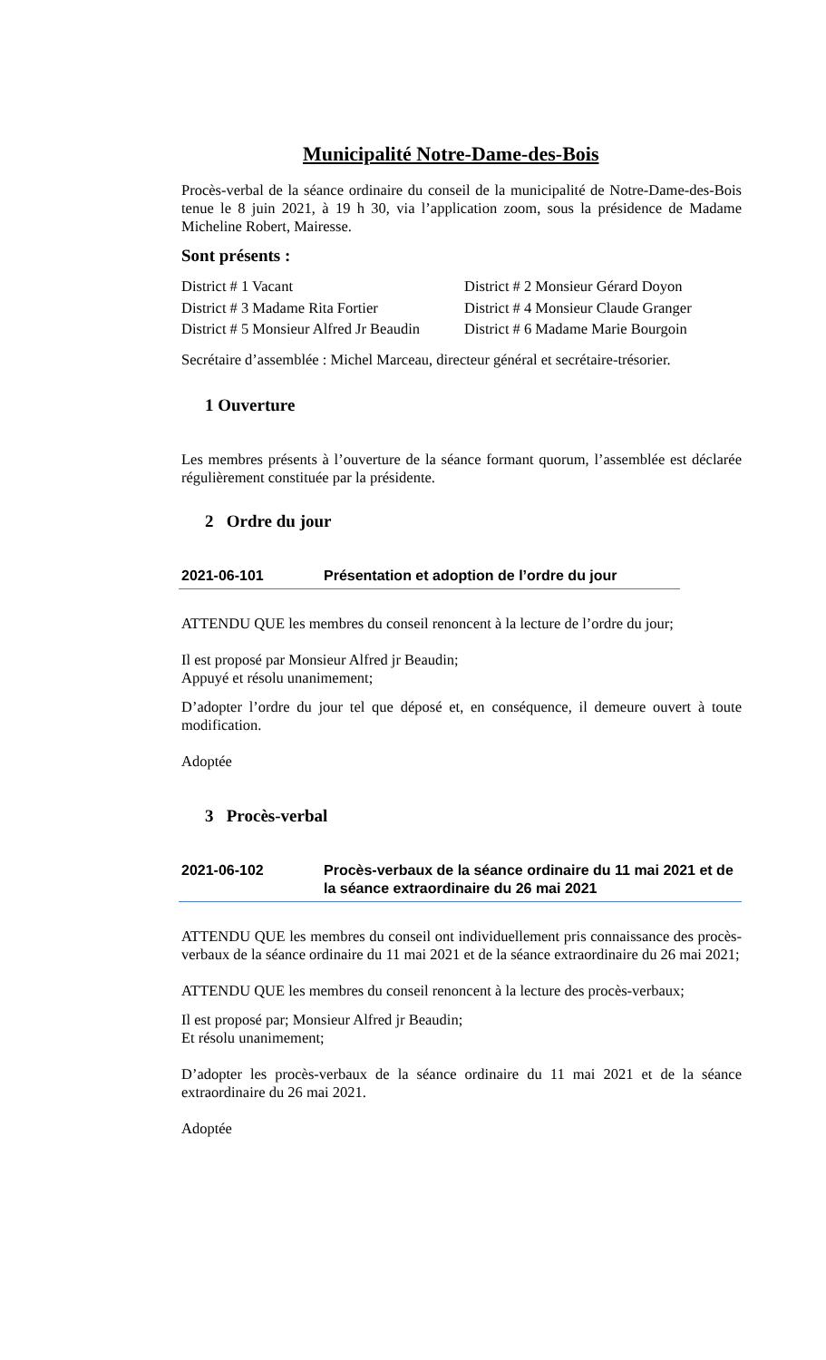Municipalité Notre-Dame-des-Bois
Procès-verbal de la séance ordinaire du conseil de la municipalité de Notre-Dame-des-Bois tenue le 8 juin 2021, à 19 h 30, via l’application zoom, sous la présidence de Madame Micheline Robert, Mairesse.
Sont présents :
District # 1 Vacant
District # 2 Monsieur Gérard Doyon
District # 3 Madame Rita Fortier
District # 4 Monsieur Claude Granger
District # 5 Monsieur Alfred Jr Beaudin
District # 6 Madame Marie Bourgoin
Secrétaire d’assemblée : Michel Marceau, directeur général et secrétaire-trésorier.
1 Ouverture
Les membres présents à l’ouverture de la séance formant quorum, l’assemblée est déclarée régulièrement constituée par la présidente.
2 Ordre du jour
2021-06-101 Présentation et adoption de l’ordre du jour
ATTENDU QUE les membres du conseil renoncent à la lecture de l’ordre du jour;
Il est proposé par Monsieur Alfred jr Beaudin;
Appuyé et résolu unanimement;
D’adopter l’ordre du jour tel que déposé et, en conséquence, il demeure ouvert à toute modification.
Adoptée
3 Procès-verbal
2021-06-102 Procès-verbaux de la séance ordinaire du 11 mai 2021 et de la séance extraordinaire du 26 mai 2021
ATTENDU QUE les membres du conseil ont individuellement pris connaissance des procès-verbaux de la séance ordinaire du 11 mai 2021 et de la séance extraordinaire du 26 mai 2021;
ATTENDU QUE les membres du conseil renoncent à la lecture des procès-verbaux;
Il est proposé par; Monsieur Alfred jr Beaudin;
Et résolu unanimement;
D’adopter les procès-verbaux de la séance ordinaire du 11 mai 2021 et de la séance extraordinaire du 26 mai 2021.
Adoptée